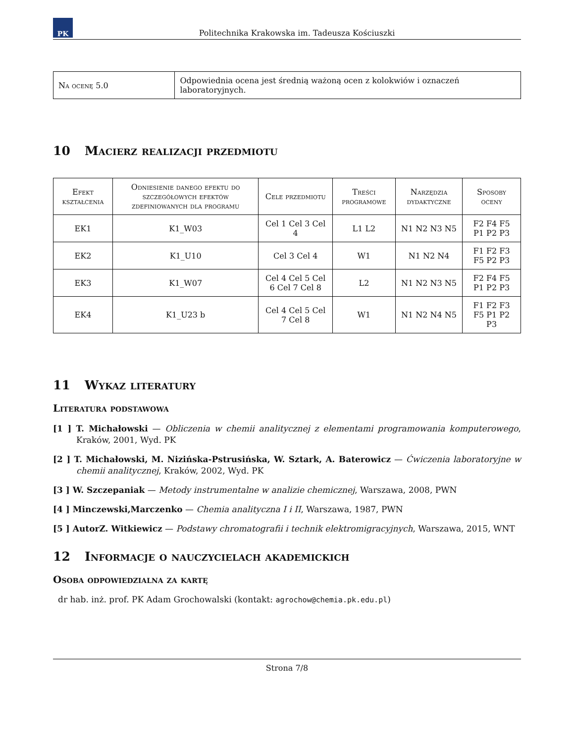PK
Politechnika Krakowska im. Tadeusza Kościuszki
| Na ocenę 5.0 | Odpowiednia ocena jest średnią ważoną ocen z kolokwiów i oznaczeń laboratoryjnych. |
10 Macierz realizacji przedmiotu
| Efekt kształcenia | Odniesienie danego efektu do szczegółowych efektów zdefiniowanych dla programu | Cele przedmiotu | Treści programowe | Narzędzia dydaktyczne | Sposoby oceny |
| --- | --- | --- | --- | --- | --- |
| EK1 | K1_W03 | Cel 1 Cel 3 Cel 4 | L1 L2 | N1 N2 N3 N5 | F2 F4 F5 P1 P2 P3 |
| EK2 | K1_U10 | Cel 3 Cel 4 | W1 | N1 N2 N4 | F1 F2 F3 F5 P2 P3 |
| EK3 | K1_W07 | Cel 4 Cel 5 Cel 6 Cel 7 Cel 8 | L2 | N1 N2 N3 N5 | F2 F4 F5 P1 P2 P3 |
| EK4 | K1_U23 b | Cel 4 Cel 5 Cel 7 Cel 8 | W1 | N1 N2 N4 N5 | F1 F2 F3 F5 P1 P2 P3 |
11 Wykaz literatury
Literatura podstawowa
[1 ] T. Michałowski — Obliczenia w chemii analitycznej z elementami programowania komputerowego, Kraków, 2001, Wyd. PK
[2 ] T. Michałowski, M. Nizińska-Pstrusińska, W. Sztark, A. Baterowicz — Ćwiczenia laboratoryjne w chemii analitycznej, Kraków, 2002, Wyd. PK
[3 ] W. Szczepaniak — Metody instrumentalne w analizie chemicznej, Warszawa, 2008, PWN
[4 ] Minczewski,Marczenko — Chemia analityczna I i II, Warszawa, 1987, PWN
[5 ] AutorZ. Witkiewicz — Podstawy chromatografii i technik elektromigracyjnych, Warszawa, 2015, WNT
12 Informacje o nauczycielach akademickich
Osoba odpowiedzialna za kartę
dr hab. inż. prof. PK Adam Grochowalski (kontakt: agrochow@chemia.pk.edu.pl)
Strona 7/8